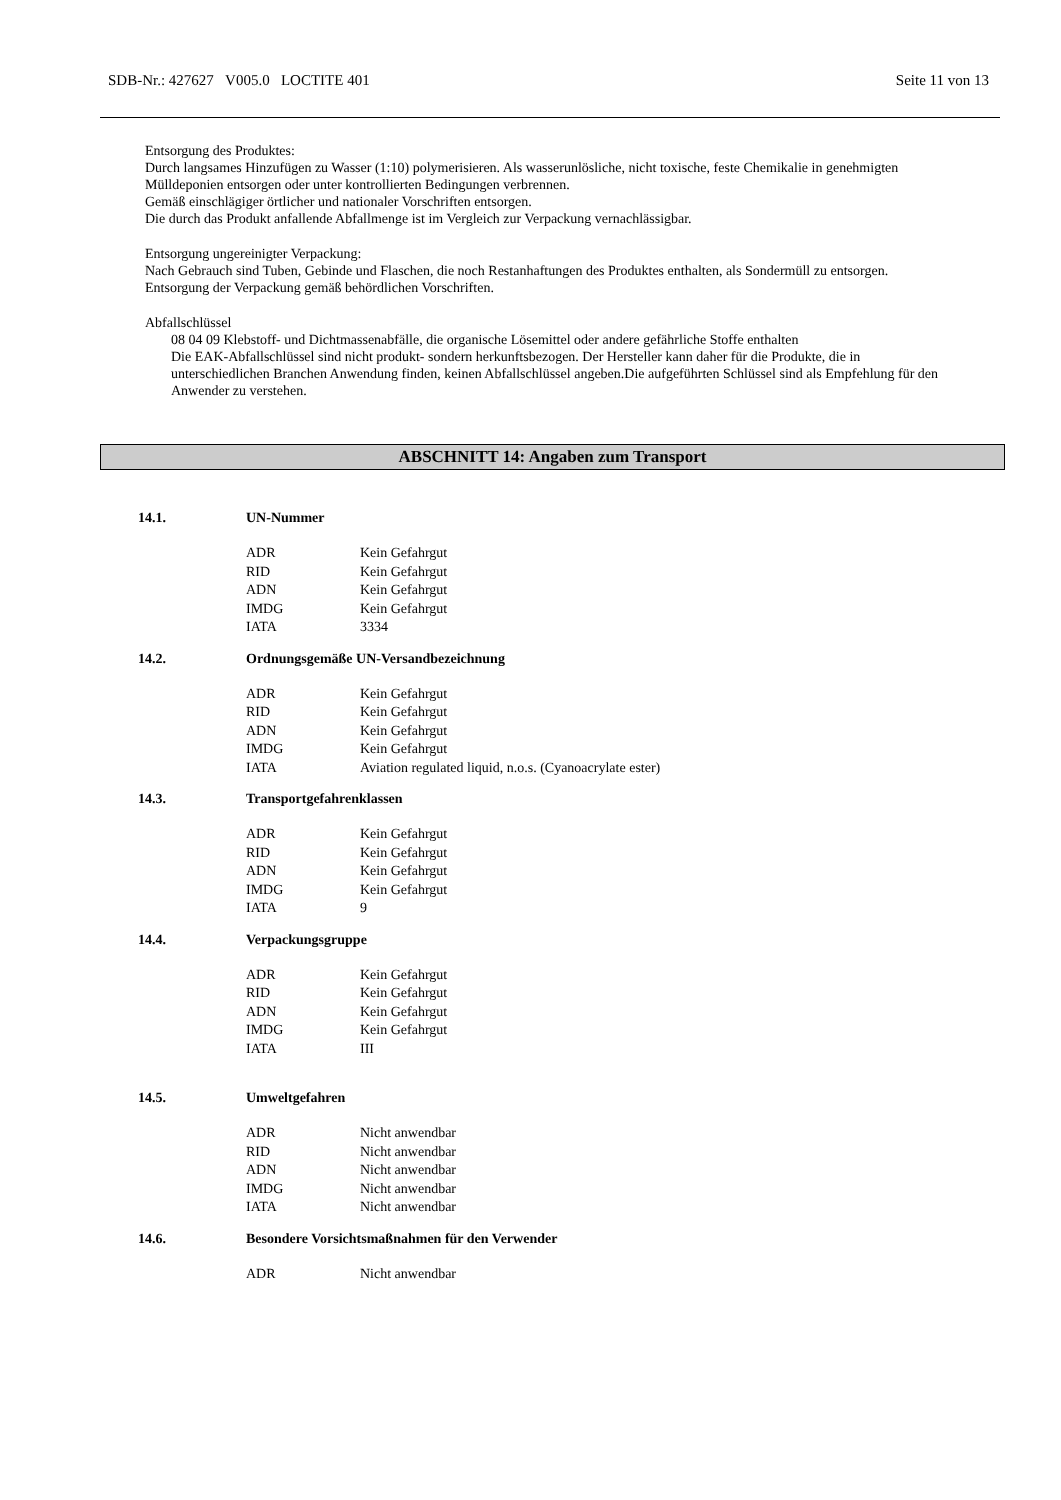SDB-Nr.: 427627 V005.0 LOCTITE 401 Seite 11 von 13
Entsorgung des Produktes:
Durch langsames Hinzufügen zu Wasser (1:10) polymerisieren. Als wasserunlösliche, nicht toxische, feste Chemikalie in genehmigten Mülldeponien entsorgen oder unter kontrollierten Bedingungen verbrennen.
Gemäß einschlägiger örtlicher und nationaler Vorschriften entsorgen.
Die durch das Produkt anfallende Abfallmenge ist im Vergleich zur Verpackung vernachlässigbar.
Entsorgung ungereinigter Verpackung:
Nach Gebrauch sind Tuben, Gebinde und Flaschen, die noch Restanhaftungen des Produktes enthalten, als Sondermüll zu entsorgen.
Entsorgung der Verpackung gemäß behördlichen Vorschriften.
Abfallschlüssel
08 04 09 Klebstoff- und Dichtmassenabfälle, die organische Lösemittel oder andere gefährliche Stoffe enthalten
Die EAK-Abfallschlüssel sind nicht produkt- sondern herkunftsbezogen. Der Hersteller kann daher für die Produkte, die in unterschiedlichen Branchen Anwendung finden, keinen Abfallschlüssel angeben.Die aufgeführten Schlüssel sind als Empfehlung für den Anwender zu verstehen.
ABSCHNITT 14: Angaben zum Transport
14.1. UN-Nummer
| ADR | Kein Gefahrgut |
| RID | Kein Gefahrgut |
| ADN | Kein Gefahrgut |
| IMDG | Kein Gefahrgut |
| IATA | 3334 |
14.2. Ordnungsgemäße UN-Versandbezeichnung
| ADR | Kein Gefahrgut |
| RID | Kein Gefahrgut |
| ADN | Kein Gefahrgut |
| IMDG | Kein Gefahrgut |
| IATA | Aviation regulated liquid, n.o.s. (Cyanoacrylate ester) |
14.3. Transportgefahrenklassen
| ADR | Kein Gefahrgut |
| RID | Kein Gefahrgut |
| ADN | Kein Gefahrgut |
| IMDG | Kein Gefahrgut |
| IATA | 9 |
14.4. Verpackungsgruppe
| ADR | Kein Gefahrgut |
| RID | Kein Gefahrgut |
| ADN | Kein Gefahrgut |
| IMDG | Kein Gefahrgut |
| IATA | III |
14.5. Umweltgefahren
| ADR | Nicht anwendbar |
| RID | Nicht anwendbar |
| ADN | Nicht anwendbar |
| IMDG | Nicht anwendbar |
| IATA | Nicht anwendbar |
14.6. Besondere Vorsichtsmaßnahmen für den Verwender
| ADR | Nicht anwendbar |